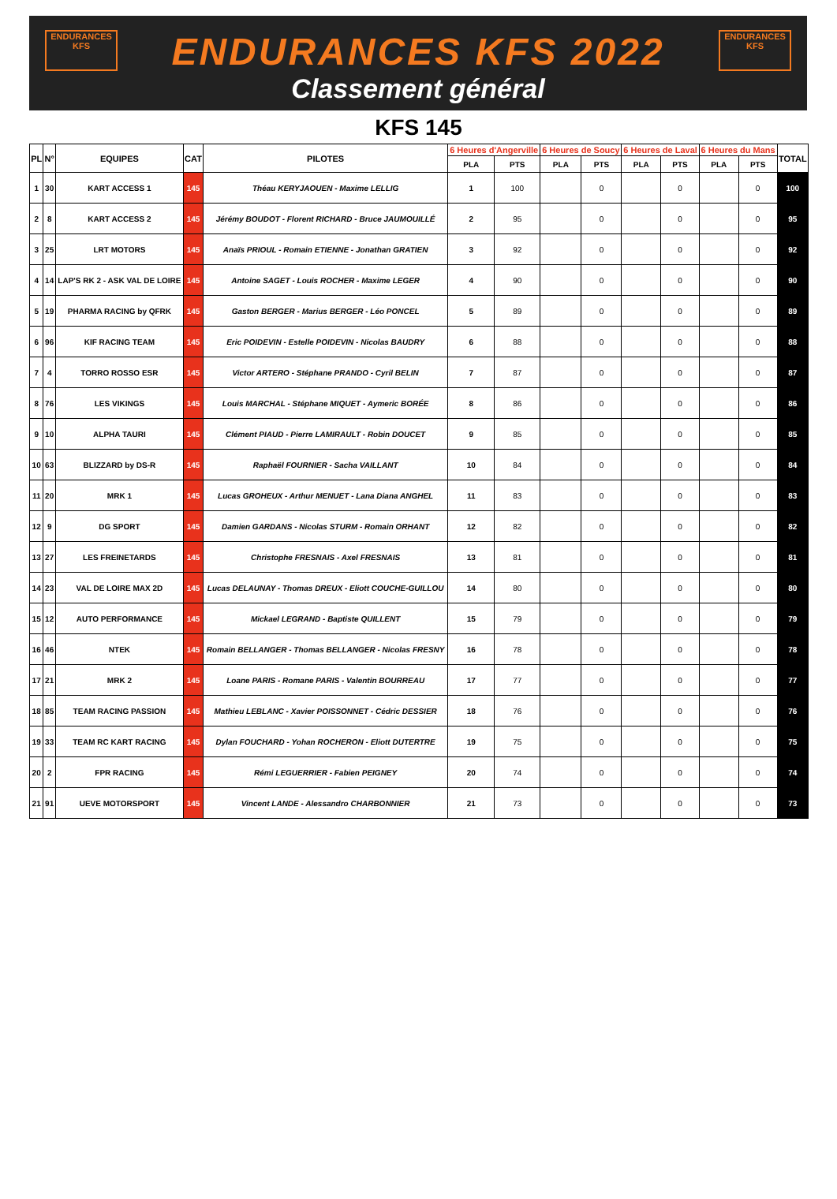ENDURANCES
KFS
ENDURANCES
KFS
ENDURANCES KFS 2022
Classement général
KFS 145
| PL | N° | EQUIPES | CAT | PILOTES | 6 Heures d'Angerville | | 6 Heures de Soucy | | 6 Heures de Laval | | 6 Heures du Mans | | TOTAL |
| --- | --- | --- | --- | --- | --- | --- | --- | --- | --- | --- | --- | --- | --- |
| | | | | | PLA | PTS | PLA | PTS | PLA | PTS | PLA | PTS | |
| 1 | 30 | KART ACCESS 1 | 145 | Théau KERYJAOUEN - Maxime LELLIG | 1 | 100 | | 0 | | 0 | | 0 | 100 |
| 2 | 8 | KART ACCESS 2 | 145 | Jérémy BOUDOT - Florent RICHARD - Bruce JAUMOUILLÉ | 2 | 95 | | 0 | | 0 | | 0 | 95 |
| 3 | 25 | LRT MOTORS | 145 | Anaïs PRIOUL - Romain ETIENNE - Jonathan GRATIEN | 3 | 92 | | 0 | | 0 | | 0 | 92 |
| 4 | 14 | LAP'S RK 2 - ASK VAL DE LOIRE | 145 | Antoine SAGET - Louis ROCHER - Maxime LEGER | 4 | 90 | | 0 | | 0 | | 0 | 90 |
| 5 | 19 | PHARMA RACING by QFRK | 145 | Gaston BERGER - Marius BERGER - Léo PONCEL | 5 | 89 | | 0 | | 0 | | 0 | 89 |
| 6 | 96 | KIF RACING TEAM | 145 | Eric POIDEVIN - Estelle POIDEVIN - Nicolas BAUDRY | 6 | 88 | | 0 | | 0 | | 0 | 88 |
| 7 | 4 | TORRO ROSSO ESR | 145 | Victor ARTERO - Stéphane PRANDO - Cyril BELIN | 7 | 87 | | 0 | | 0 | | 0 | 87 |
| 8 | 76 | LES VIKINGS | 145 | Louis MARCHAL - Stéphane MIQUET - Aymeric BORÉE | 8 | 86 | | 0 | | 0 | | 0 | 86 |
| 9 | 10 | ALPHA TAURI | 145 | Clément PIAUD - Pierre LAMIRAULT - Robin DOUCET | 9 | 85 | | 0 | | 0 | | 0 | 85 |
| 10 | 63 | BLIZZARD by DS-R | 145 | Raphaël FOURNIER - Sacha VAILLANT | 10 | 84 | | 0 | | 0 | | 0 | 84 |
| 11 | 20 | MRK 1 | 145 | Lucas GROHEUX - Arthur MENUET - Lana Diana ANGHEL | 11 | 83 | | 0 | | 0 | | 0 | 83 |
| 12 | 9 | DG SPORT | 145 | Damien GARDANS - Nicolas STURM - Romain ORHANT | 12 | 82 | | 0 | | 0 | | 0 | 82 |
| 13 | 27 | LES FREINETARDS | 145 | Christophe FRESNAIS - Axel FRESNAIS | 13 | 81 | | 0 | | 0 | | 0 | 81 |
| 14 | 23 | VAL DE LOIRE MAX 2D | 145 | Lucas DELAUNAY - Thomas DREUX - Eliott COUCHE-GUILLOU | 14 | 80 | | 0 | | 0 | | 0 | 80 |
| 15 | 12 | AUTO PERFORMANCE | 145 | Mickael LEGRAND - Baptiste QUILLENT | 15 | 79 | | 0 | | 0 | | 0 | 79 |
| 16 | 46 | NTEK | 145 | Romain BELLANGER - Thomas BELLANGER - Nicolas FRESNY | 16 | 78 | | 0 | | 0 | | 0 | 78 |
| 17 | 21 | MRK 2 | 145 | Loane PARIS - Romane PARIS - Valentin BOURREAU | 17 | 77 | | 0 | | 0 | | 0 | 77 |
| 18 | 85 | TEAM RACING PASSION | 145 | Mathieu LEBLANC - Xavier POISSONNET - Cédric DESSIER | 18 | 76 | | 0 | | 0 | | 0 | 76 |
| 19 | 33 | TEAM RC KART RACING | 145 | Dylan FOUCHARD - Yohan ROCHERON - Eliott DUTERTRE | 19 | 75 | | 0 | | 0 | | 0 | 75 |
| 20 | 2 | FPR RACING | 145 | Rémi LEGUERRIER - Fabien PEIGNEY | 20 | 74 | | 0 | | 0 | | 0 | 74 |
| 21 | 91 | UEVE MOTORSPORT | 145 | Vincent LANDE - Alessandro CHARBONNIER | 21 | 73 | | 0 | | 0 | | 0 | 73 |